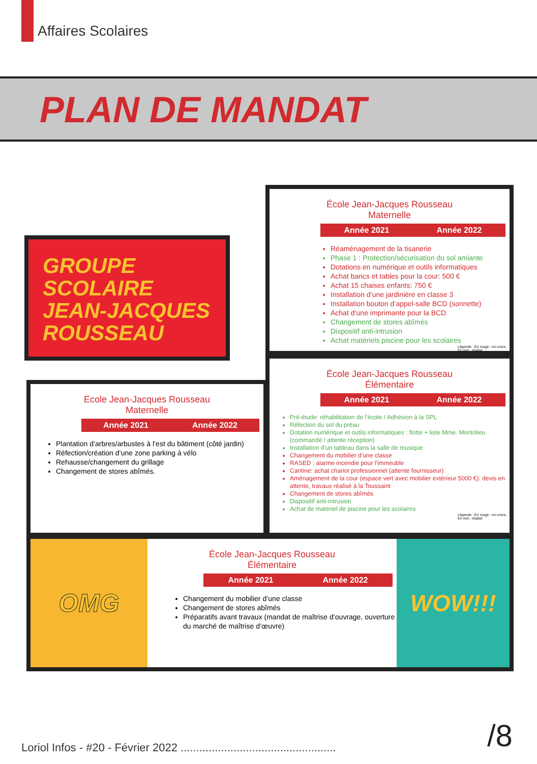Affaires Scolaires
PLAN DE MANDAT
GROUPE SCOLAIRE JEAN-JACQUES ROUSSEAU
École Jean-Jacques Rousseau
Maternelle
Année 2021 Année 2022
Réaménagement de la tisanerie
Phase 1 : Protection/sécurisation du sol amiante
Dotations en numérique et outils informatiques
Achat bancs et tables pour la cour: 500 €
Achat 15 chaises enfants: 750 €
Installation d’une jardinière en classe 3
Installation bouton d’appel-salle BCD (sonnette)
Achat d’une imprimante pour la BCD
Changement de stores abîmés
Dispositif anti-intrusion
Achat matériels piscine pour les scolaires
Légende : En rouge : en cours, En vert : réalisé
Ecole Jean-Jacques Rousseau
Maternelle
Année 2021 Année 2022
Plantation d’arbres/arbustes à l’est du bâtiment (côté jardin)
Réfection/création d’une zone parking à vélo
Rehausse/changement du grillage
Changement de stores abîmés.
École Jean-Jacques Rousseau
Élémentaire
Année 2021 Année 2022
Pré-étude: réhabilitation de l’école / Adhésion à la SPL
Réfection du sol du préau
Dotation numérique et outils informatiques : flotte + liste Mme. Montolieu (commandé / attente réception)
Installation d’un tableau dans la salle de musique
Changement du mobilier d’une classe
RASED : alarme incendie pour l’immeuble
Cantine: achat chariot professionnel (attente fournisseur)
Aménagement de la cour (espace vert avec mobilier extérieur 5000 €): devis en attente, travaux réalisé à la Toussaint
Changement de stores abîmés
Dispositif anti-intrusion
Achat de matériel de piscine pour les scolaires
Légende : En rouge : en cours, En vert : réalisé
OMG
École Jean-Jacques Rousseau
Élémentaire
Année 2021 Année 2022
Changement du mobilier d’une classe
Changement de stores abîmés
Préparatifs avant travaux (mandat de maîtrise d’ouvrage, ouverture du marché de maîtrise d’œuvre)
WOW!!!
Loriol Infos - #20 - Février 2022 ..................................................
/8